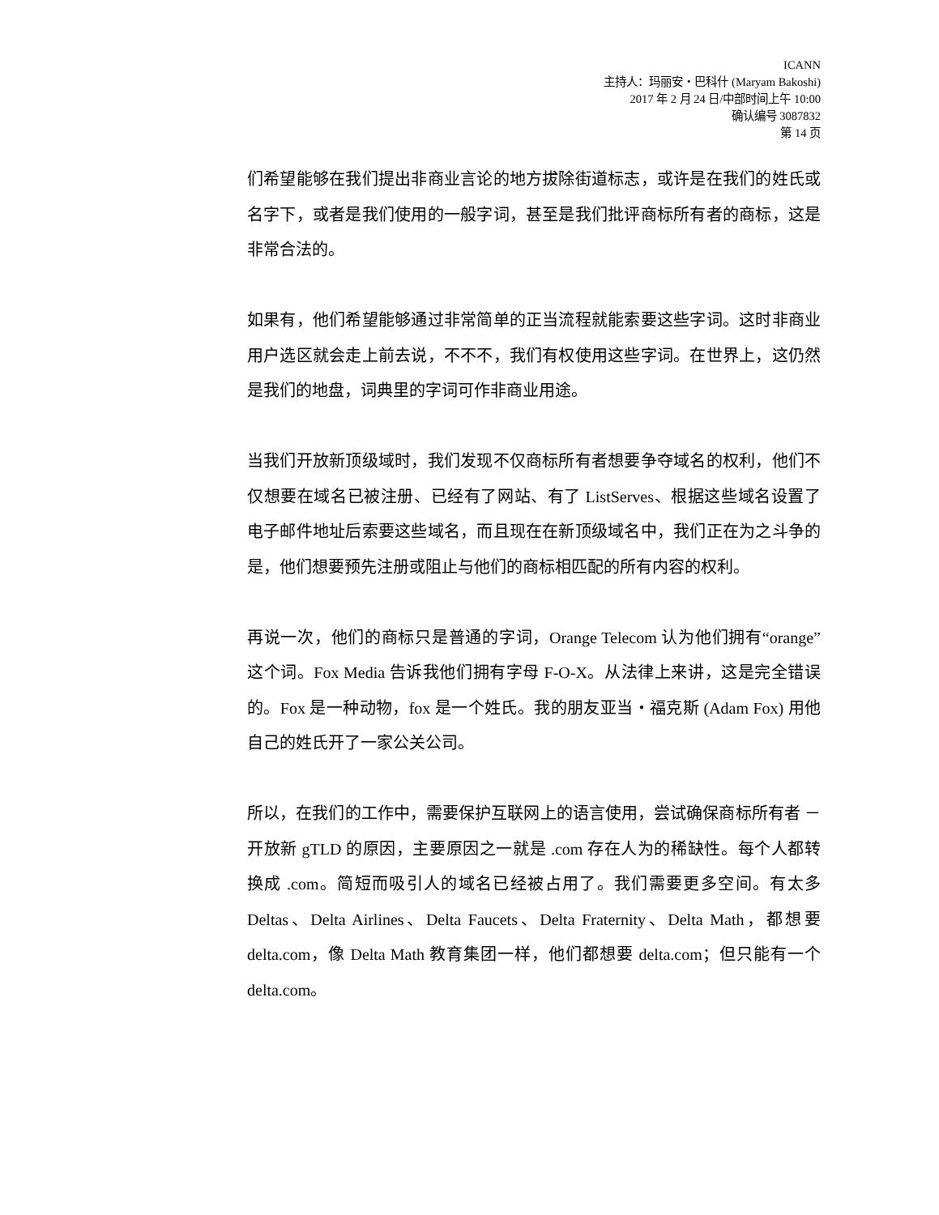ICANN
主持人：玛丽安・巴科什 (Maryam Bakoshi)
2017 年 2 月 24 日/中部时间上午 10:00
确认编号 3087832
第 14 页
们希望能够在我们提出非商业言论的地方拔除街道标志，或许是在我们的姓氏或名字下，或者是我们使用的一般字词，甚至是我们批评商标所有者的商标，这是非常合法的。
如果有，他们希望能够通过非常简单的正当流程就能索要这些字词。这时非商业用户选区就会走上前去说，不不不，我们有权使用这些字词。在世界上，这仍然是我们的地盘，词典里的字词可作非商业用途。
当我们开放新顶级域时，我们发现不仅商标所有者想要争夺域名的权利，他们不仅想要在域名已被注册、已经有了网站、有了 ListServes、根据这些域名设置了电子邮件地址后索要这些域名，而且现在在新顶级域名中，我们正在为之斗争的是，他们想要预先注册或阻止与他们的商标相匹配的所有内容的权利。
再说一次，他们的商标只是普通的字词，Orange Telecom 认为他们拥有“orange”这个词。Fox Media 告诉我他们拥有字母 F-O-X。从法律上来讲，这是完全错误的。Fox 是一种动物，fox 是一个姓氏。我的朋友亚当・福克斯 (Adam Fox) 用他自己的姓氏开了一家公关公司。
所以，在我们的工作中，需要保护互联网上的语言使用，尝试确保商标所有者 － 开放新 gTLD 的原因，主要原因之一就是 .com 存在人为的稀缺性。每个人都转换成 .com。简短而吸引人的域名已经被占用了。我们需要更多空间。有太多 Deltas、Delta Airlines、Delta Faucets、Delta Fraternity、Delta Math，都想要 delta.com，像 Delta Math 教育集团一样，他们都想要 delta.com；但只能有一个 delta.com。